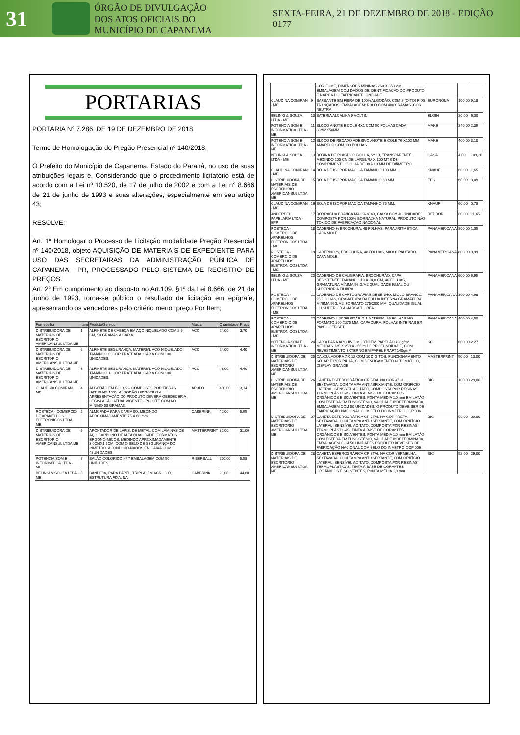31
ÓRGÃO DE DIVULGAÇÃO
DOS ATOS OFICIAIS DO
MUNICÍPIO DE CAPANEMA
SEXTA-FEIRA, 21 DE DEZEMBRO DE 2018 - EDIÇÃO 0177
PORTARIAS
PORTARIA N° 7.286, DE 19 DE DEZEMBRO DE 2018.
Termo de Homologação do Pregão Presencial nº 140/2018.
O Prefeito do Município de Capanema, Estado do Paraná, no uso de suas atribuições legais e, Considerando que o procedimento licitatório está de acordo com a Lei nº 10.520, de 17 de julho de 2002 e com a Lei n° 8.666 de 21 de junho de 1993 e suas alterações, especialmente em seu artigo 43;
RESOLVE:
Art. 1º Homologar o Processo de Licitação modalidade Pregão Presencial nº 140/2018, objeto AQUISIÇÃO DE MATERIAIS DE EXPEDIENTE PARA USO DAS SECRETAIRAS DA ADMINISTRAÇÃO PÚBLICA DE CAPANEMA - PR, PROCESSADO PELO SISTEMA DE REGISTRO DE PREÇOS.
Art. 2º Em cumprimento ao disposto no Art.109, §1º da Lei 8.666, de 21 de junho de 1993, torna-se público o resultado da licitação em epígrafe, apresentando os vencedores pelo critério menor preço Por Item;
| Fornecedor | Item | Produto/Servico | Marca | Quantidade | Preço |
| --- | --- | --- | --- | --- | --- |
| DISTRIBUIDORA DE MATERIAIS DE ESCRITORIO AMERICANSUL LTDA ME | 1 | ALFINETE DE CABEÇA EM AÇO NIQUELADO COM 2,9 CM, 50 GRAMAS A CAIXA. | ACC | 24,00 | 3,70 |
| DISTRIBUIDORA DE MATERIAIS DE ESCRITORIO AMERICANSUL LTDA ME | 2 | ALFINETE SEGURANÇA, MATERIAL AÇO NIQUELADO, TAMANHO 0, COR PRATEADA. CAIXA COM 100 UNIDADES. | ACC | 24,00 | 4,40 |
| DISTRIBUIDORA DE MATERIAIS DE ESCRITORIO AMERICANSUL LTDA ME | 3 | ALFINETE SEGURANÇA, MATERIAL AÇO NIQUELADO, TAMANHO 1, COR PRATEADA. CAIXA COM 100 UNIDADES. | ACC | 48,00 | 4,40 |
| CLAUDINA COMIRAN - ME | 4 | ALGODÃO EM BOLAS – COMPOSTO POR FIBRAS NATURAIS 100% ALGODÃO HIDRÓFILO A APRESENTAÇÃO DO PRODUTO DEVERÁ OBEDECER A LEGISLAÇÃO ATUAL VIGENTE - PACOTE COM NO MÍNIMO 50 GRAMAS. | APOLO | 480,00 | 3,14 |
| ROSTECA - COMERCIO DE APARELHOS ELETRONICOS LTDA - ME | 5 | ALMOFADA PARA CARIMBO, MEDINDO APROXIMADAMENTE 75 X 60 mm | CARBRINK | 40,00 | 5,95 |
| DISTRIBUIDORA DE MATERIAIS DE ESCRITORIO AMERICANSUL LTDA ME | 6 | APONTADOR DE LÁPIS, DE METAL, COM LÂMINAS DE AÇO CARBONO DE ALTA QUALIDADE, FORMATOS ERGONÔ-MICOS, MEDINDO APROXIMADAMENTE 3,0CMX1,5CM, COM O SELO DE SEGURANÇA DO INMETRO. ACONDICIO-NADOS EM CAIXA COM 48UNIDADES. | MASTERPRINT | 80,00 | 31,00 |
| POTENCIA SOM E INFORMATICA LTDA - ME | 7 | BALÃO COLORIDO Nº 7 EMBALAGEM COM 50 UNIDADES. | RIBERBALL | 200,00 | 5,58 |
| BELINKI & SOUZA LTDA - ME | 8 | BANDEJA, PARA PAPEL, TRIPLA, EM ACRILICO, ESTRUTURA FIXA, NA | CARBRINK | 20,00 | 44,80 |
| | | COR FUME, DIMENSÕES MÍNIMAS 260 X 350 MM. EMBALAGEM COM DADOS DE IDENTIFICACAO DO PRODUTO E MARCA DO FABRICANTE. UNIDADE. | | | |
| CLAUDINA COMIRAN - ME | 9 | BARBANTE EM FIBRA DE 100% ALGODÃO, COM 8 (OITO) FIOS TRANÇADOS. EMBALAGEM: ROLO COM 400 GRAMAS. COR NEUTRA. | EUROROMA | 100,00 | 9,18 |
| BELINKI & SOUZA LTDA - ME | 10 | BATERIA ALCALINA 9 VOLTS. | ELGIN | 20,00 | 6,00 |
| POTENCIA SOM E INFORMATICA LTDA - ME | 11 | BLOCO ANOTE E COLE 4X1 COM 50 FOLHAS CADA 38MMX50MM | MAKE | 240,00 | 2,39 |
| POTENCIA SOM E INFORMATICA LTDA - ME | 12 | BLOCO DE RECADO ADESIVO ANOTE E COLE 76 X102 MM AMARELO COM 100 FOLHAS | MAKE | 400,00 | 3,10 |
| BELINKI & SOUZA LTDA - ME | 13 | BOBINA DE PLÁSTICO BOLHA, Nº 10, TRANSPARENTE, MEDINDO 100 CM DE LARGURA X 100 MTS DE COMPRIMENTO, BOLHA DE 08 A 10 MM DE DIÂMETRO. | CASA | 4,00 | 109,20 |
| CLAUDINA COMIRAN - ME | 14 | BOLA DE ISOPOR MACIÇA TAMANHO 100 MM. | KNAUF | 60,00 | 1,65 |
| DISTRIBUIDORA DE MATERIAIS DE ESCRITORIO AMERICANSUL LTDA ME | 15 | BOLA DE ISOPOR MACIÇA TAMANHO 60 MM. | EPS | 60,00 | 0,49 |
| CLAUDINA COMIRAN - ME | 16 | BOLA DE ISOPOR MACIÇA TAMANHO 75 MM. | KNAUF | 60,00 | 0,78 |
| ANDERPEL PAPELARIA LTDA - EPP | 17 | BORRACHA BRANCA MACIA nº 40, CAIXA COM 40 UNIDADES, COMPOSTA POR 100% BORRACHA NATURAL, PRODUTO NÃO TÓXICO DE FABRICAÇÃO NACIONAL | REDBOR | 80,00 | 11,45 |
| ROSTECA - COMERCIO DE APARELHOS ELETRONICOS LTDA - ME | 18 | CADERNO ¼ BROCHURA, 48 FOLHAS, PARA ARITMÉTICA. CAPA MOLE. | PANAMERICANA | 800,00 | 1,05 |
| ROSTECA - COMERCIO DE APARELHOS ELETRONICOS LTDA - ME | 19 | CADERNO ¼, BROCHURA, 48 FOLHAS, MIOLO PAUTADO. CAPA MOLE. | PANAMERICANA | 800,00 | 0,99 |
| BELINKI & SOUZA LTDA - ME | 20 | CADERNO DE CALIGRAFIA: BROCHURÃO, CAPA RESISTENTE, TAMANHO 19 X 24,8 CM, 40 FOLHAS, GRAMATURA MÍNIMA 56 G/M2 QUALIDADE IGUAL OU SUPERIOR A TILIBRA. | PANAMERICANA | 600,00 | 6,95 |
| ROSTECA - COMERCIO DE APARELHOS ELETRONICOS LTDA - ME | 21 | CADERNO DE CARTOGRAFIA E DESENHO: MIOLO BRANCO, 96 FOLHAS, GRAMATURA DA FOLHA INTERNA GRAMATURA MINIMA 56G/M2, FORMATO 275X200 MM. QUALIDADE IGUAL OU SUPERIOR A MARCA TILIBRA. | PANAMERICANA | 800,00 | 4,98 |
| ROSTECA - COMERCIO DE APARELHOS ELETRONICOS LTDA - ME | 22 | CADERNO UNIVERSITÁRIO 1 MATÉRIA, 96 FOLHAS NO FORMATO 200 X275 MM, CAPA DURA, FOLHAS INTEIRAS EM PAPEL OFF-SET | PANAMERICANA | 400,00 | 4,50 |
| POTENCIA SOM E INFORMATICA LTDA - ME | 24 | CAIXA PARA ARQUIVO MORTO EM PAPELÃO 428g/m², MEDIDAS 135 X 250 X 355 m DE PROFUNDIDADE, COM REVESTIMENTO EXTERNO EM PAPEL KRAFT 140g/m² | SC | 600,00 | 2,27 |
| DISTRIBUIDORA DE MATERIAIS DE ESCRITORIO AMERICANSUL LTDA ME | 25 | CALCULADORA 7 X 12 COM 10 DÍGITOS, FUNCIONAMENTO SOLAR E POR PILHA, COM DESLIGAMENTO AUTOMÁTICO, DISPLAY GRANDE | MASTERPRINT | 50,00 | 13,00 |
| DISTRIBUIDORA DE MATERIAIS DE ESCRITORIO AMERICANSUL LTDA ME | 26 | CANETA ESFEROGRÁFICA CRISTAL NA COR AZUL, SEXTAVADA, COM TAMPA ANTIASFIXIANTE, COM ORIFÍCIO LATERAL, SENSÍVEL AO TATO, COMPOSTA POR RESINAS TERMOPLÁSTICAS, TINTA À BASE DE CORANTES ORGÂNICOS E SOLVENTES, PONTA MÉDIA 1,0 mm EM LATÃO COM ESFERA EM TUNGSTÊNIO, VALIDADE INDETERMINADA, EMBALAGEM COM 50 UNIDADES. O PRODUTO DEVE SER DE FABRICAÇÃO NACIONAL COM SELO DO INMETRO OCP 006. | BIC | 100,00 | 29,00 |
| DISTRIBUIDORA DE MATERIAIS DE ESCRITORIO AMERICANSUL LTDA ME | 27 | CANETA ESFEROGRÁFICA CRISTAL NA COR PRETA, SEXTAVADA, COM TAMPA ANTIASFIXIANTE, COM ORIFÍCIO LATERAL, SENSÍVEL AO TATO, COMPOSTA POR RESINAS TERMOPLÁSTICAS, TINTA À BASE DE CORANTES ORGÂNICOS E SOLVENTES, PONTA MÉDIA 1,0 mm EM LATÃO COM ESFERA EM TUNGSTÊNIO, VALIDADE INDETERMINADA, EMBALAGEM COM 50 UNIDADES PRODUTO DEVE SER DE FABRICAÇÃO NACIONAL COM SELO DO INMETRO OCP 006. | BIC | 50,00 | 29,00 |
| DISTRIBUIDORA DE MATERIAIS DE ESCRITORIO AMERICANSUL LTDA ME | 28 | CANETA ESFEROGRÁFICA CRISTAL NA COR VERMELHA, SEXTAVADA, COM TAMPA ANTIASFIXIANTE, COM ORIFÍCIO LATERAL, SENSÍVEL AO TATO, COMPOSTA POR RESINAS TERMOPLÁSTICAS, TINTA À BASE DE CORANTES ORGÂNICOS E SOLVENTES, PONTA MÉDIA 1,0 mm | BIC | 52,00 | 29,00 |